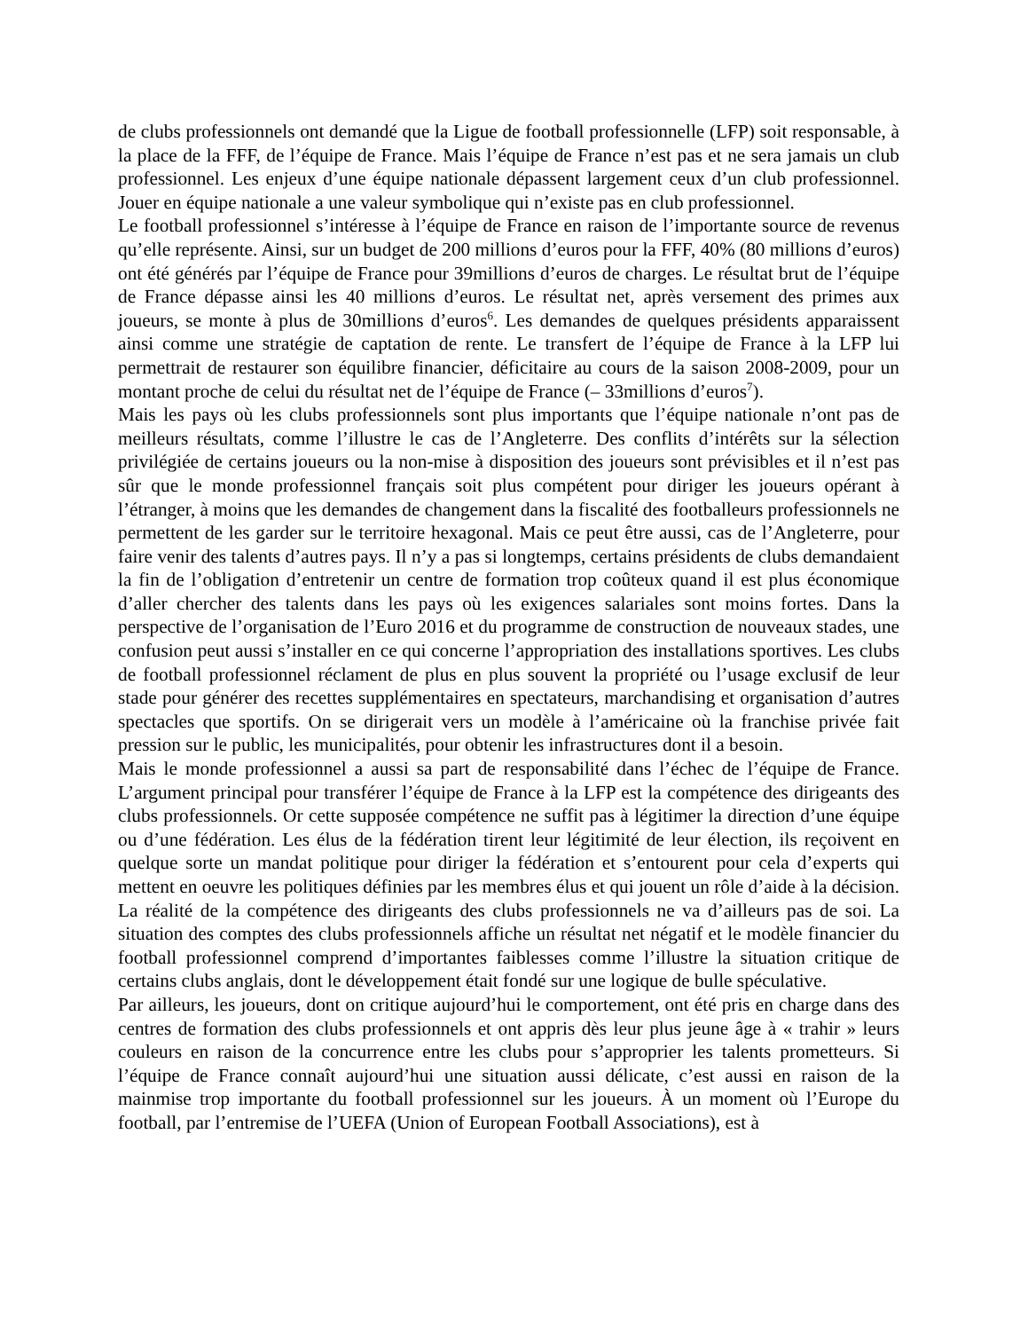de clubs professionnels ont demandé que la Ligue de football professionnelle (LFP) soit responsable, à la place de la FFF, de l’équipe de France. Mais l’équipe de France n’est pas et ne sera jamais un club professionnel. Les enjeux d’une équipe nationale dépassent largement ceux d’un club professionnel. Jouer en équipe nationale a une valeur symbolique qui n’existe pas en club professionnel.
Le football professionnel s’intéresse à l’équipe de France en raison de l’importante source de revenus qu’elle représente. Ainsi, sur un budget de 200 millions d’euros pour la FFF, 40% (80 millions d’euros) ont été générés par l’équipe de France pour 39millions d’euros de charges. Le résultat brut de l’équipe de France dépasse ainsi les 40 millions d’euros. Le résultat net, après versement des primes aux joueurs, se monte à plus de 30millions d’euros<sup>6</sup>. Les demandes de quelques présidents apparaissent ainsi comme une stratégie de captation de rente. Le transfert de l’équipe de France à la LFP lui permettrait de restaurer son équilibre financier, déficitaire au cours de la saison 2008-2009, pour un montant proche de celui du résultat net de l’équipe de France (– 33millions d’euros<sup>7</sup>).
Mais les pays où les clubs professionnels sont plus importants que l’équipe nationale n’ont pas de meilleurs résultats, comme l’illustre le cas de l’Angleterre. Des conflits d’intérêts sur la sélection privilégiée de certains joueurs ou la non-mise à disposition des joueurs sont prévisibles et il n’est pas sûr que le monde professionnel français soit plus compétent pour diriger les joueurs opérant à l’étranger, à moins que les demandes de changement dans la fiscalité des footballeurs professionnels ne permettent de les garder sur le territoire hexagonal. Mais ce peut être aussi, cas de l’Angleterre, pour faire venir des talents d’autres pays. Il n’y a pas si longtemps, certains présidents de clubs demandaient la fin de l’obligation d’entretenir un centre de formation trop coûteux quand il est plus économique d’aller chercher des talents dans les pays où les exigences salariales sont moins fortes. Dans la perspective de l’organisation de l’Euro 2016 et du programme de construction de nouveaux stades, une confusion peut aussi s’installer en ce qui concerne l’appropriation des installations sportives. Les clubs de football professionnel réclament de plus en plus souvent la propriété ou l’usage exclusif de leur stade pour générer des recettes supplémentaires en spectateurs, marchandising et organisation d’autres spectacles que sportifs. On se dirigerait vers un modèle à l’américaine où la franchise privée fait pression sur le public, les municipalités, pour obtenir les infrastructures dont il a besoin.
Mais le monde professionnel a aussi sa part de responsabilité dans l’échec de l’équipe de France. L’argument principal pour transférer l’équipe de France à la LFP est la compétence des dirigeants des clubs professionnels. Or cette supposée compétence ne suffit pas à légitimer la direction d’une équipe ou d’une fédération. Les élus de la fédération tirent leur légitimité de leur élection, ils reçoivent en quelque sorte un mandat politique pour diriger la fédération et s’entourent pour cela d’experts qui mettent en oeuvre les politiques définies par les membres élus et qui jouent un rôle d’aide à la décision. La réalité de la compétence des dirigeants des clubs professionnels ne va d’ailleurs pas de soi. La situation des comptes des clubs professionnels affiche un résultat net négatif et le modèle financier du football professionnel comprend d’importantes faiblesses comme l’illustre la situation critique de certains clubs anglais, dont le développement était fondé sur une logique de bulle spéculative.
Par ailleurs, les joueurs, dont on critique aujourd’hui le comportement, ont été pris en charge dans des centres de formation des clubs professionnels et ont appris dès leur plus jeune âge à « trahir » leurs couleurs en raison de la concurrence entre les clubs pour s’approprier les talents prometteurs. Si l’équipe de France connaît aujourd’hui une situation aussi délicate, c’est aussi en raison de la mainmise trop importante du football professionnel sur les joueurs. À un moment où l’Europe du football, par l’entremise de l’UEFA (Union of European Football Associations), est à